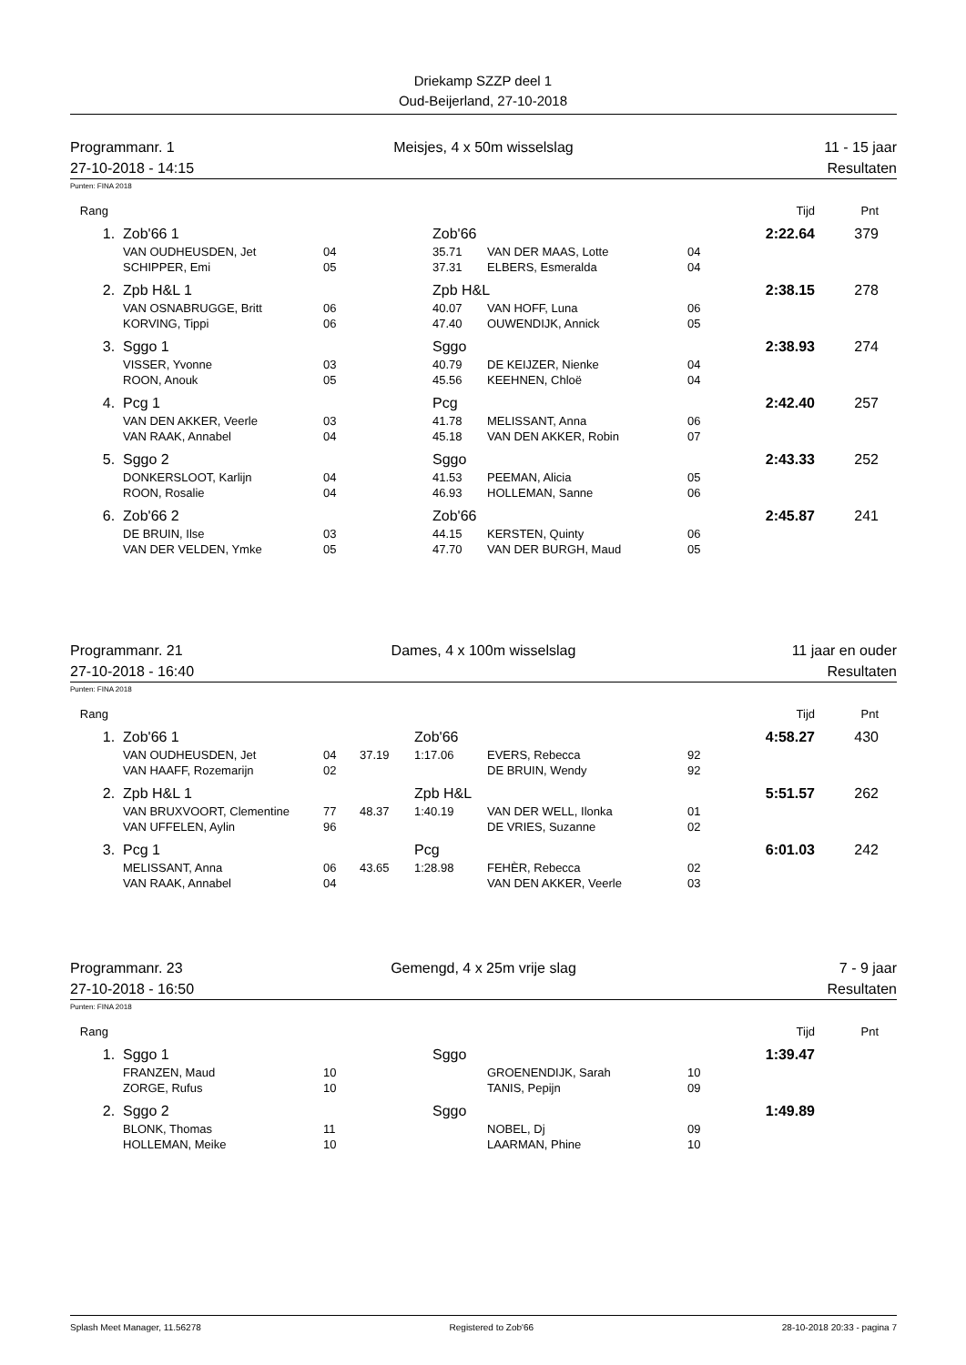Driekamp SZZP deel 1
Oud-Beijerland, 27-10-2018
Programmanr. 1
Meisjes, 4 x 50m wisselslag
11 - 15 jaar
27-10-2018 - 14:15
Resultaten
Punten: FINA 2018
| Rang | | | | | | | Tijd | Pnt |
| 1. | Zob'66 1 | | | Zob'66 | | | 2:22.64 | 379 |
| | VAN OUDHEUSDEN, Jet | 04 | | 35.71 | VAN DER MAAS, Lotte | 04 | | |
| | SCHIPPER, Emi | 05 | | 37.31 | ELBERS, Esmeralda | 04 | | |
| 2. | Zpb H&L 1 | | | Zpb H&L | | | 2:38.15 | 278 |
| | VAN OSNABRUGGE, Britt | 06 | | 40.07 | VAN HOFF, Luna | 06 | | |
| | KORVING, Tippi | 06 | | 47.40 | OUWENDIJK, Annick | 05 | | |
| 3. | Sggo 1 | | | Sggo | | | 2:38.93 | 274 |
| | VISSER, Yvonne | 03 | | 40.79 | DE KEIJZER, Nienke | 04 | | |
| | ROON, Anouk | 05 | | 45.56 | KEEHNEN, Chloë | 04 | | |
| 4. | Pcg 1 | | | Pcg | | | 2:42.40 | 257 |
| | VAN DEN AKKER, Veerle | 03 | | 41.78 | MELISSANT, Anna | 06 | | |
| | VAN RAAK, Annabel | 04 | | 45.18 | VAN DEN AKKER, Robin | 07 | | |
| 5. | Sggo 2 | | | Sggo | | | 2:43.33 | 252 |
| | DONKERSLOOT, Karlijn | 04 | | 41.53 | PEEMAN, Alicia | 05 | | |
| | ROON, Rosalie | 04 | | 46.93 | HOLLEMAN, Sanne | 06 | | |
| 6. | Zob'66 2 | | | Zob'66 | | | 2:45.87 | 241 |
| | DE BRUIN, Ilse | 03 | | 44.15 | KERSTEN, Quinty | 06 | | |
| | VAN DER VELDEN, Ymke | 05 | | 47.70 | VAN DER BURGH, Maud | 05 | | |
Programmanr. 21
Dames, 4 x 100m wisselslag
11 jaar en ouder
27-10-2018 - 16:40
Resultaten
Punten: FINA 2018
| Rang | | | | | | | Tijd | Pnt |
| 1. | Zob'66 1 | | | Zob'66 | | | 4:58.27 | 430 |
| | VAN OUDHEUSDEN, Jet | 04 | 37.19 | 1:17.06 | EVERS, Rebecca | 92 | | |
| | VAN HAAFF, Rozemarijn | 02 | | | DE BRUIN, Wendy | 92 | | |
| 2. | Zpb H&L 1 | | | Zpb H&L | | | 5:51.57 | 262 |
| | VAN BRUXVOORT, Clementine | 77 | 48.37 | 1:40.19 | VAN DER WELL, Ilonka | 01 | | |
| | VAN UFFELEN, Aylin | 96 | | | DE VRIES, Suzanne | 02 | | |
| 3. | Pcg 1 | | | Pcg | | | 6:01.03 | 242 |
| | MELISSANT, Anna | 06 | 43.65 | 1:28.98 | FEHÈR, Rebecca | 02 | | |
| | VAN RAAK, Annabel | 04 | | | VAN DEN AKKER, Veerle | 03 | | |
Programmanr. 23
Gemengd, 4 x 25m vrije slag
7 - 9 jaar
27-10-2018 - 16:50
Resultaten
Punten: FINA 2018
| Rang | | | | | | | Tijd | Pnt |
| 1. | Sggo 1 | | | Sggo | | | 1:39.47 | |
| | FRANZEN, Maud | 10 | | | GROENENDIJK, Sarah | 10 | | |
| | ZORGE, Rufus | 10 | | | TANIS, Pepijn | 09 | | |
| 2. | Sggo 2 | | | Sggo | | | 1:49.89 | |
| | BLONK, Thomas | 11 | | | NOBEL, Dj | 09 | | |
| | HOLLEMAN, Meike | 10 | | | LAARMAN, Phine | 10 | | |
Splash Meet Manager, 11.56278 Registered to Zob'66 28-10-2018 20:33 - pagina 7